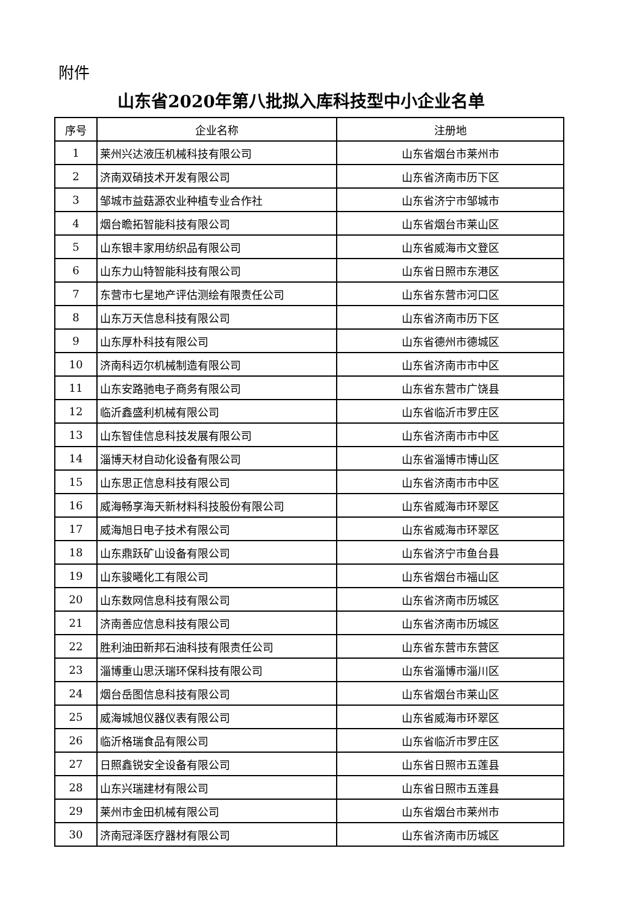附件
山东省2020年第八批拟入库科技型中小企业名单
| 序号 | 企业名称 | 注册地 |
| --- | --- | --- |
| 1 | 莱州兴达液压机械科技有限公司 | 山东省烟台市莱州市 |
| 2 | 济南双硝技术开发有限公司 | 山东省济南市历下区 |
| 3 | 邹城市益菇源农业种植专业合作社 | 山东省济宁市邹城市 |
| 4 | 烟台瞻拓智能科技有限公司 | 山东省烟台市莱山区 |
| 5 | 山东银丰家用纺织品有限公司 | 山东省威海市文登区 |
| 6 | 山东力山特智能科技有限公司 | 山东省日照市东港区 |
| 7 | 东营市七星地产评估测绘有限责任公司 | 山东省东营市河口区 |
| 8 | 山东万天信息科技有限公司 | 山东省济南市历下区 |
| 9 | 山东厚朴科技有限公司 | 山东省德州市德城区 |
| 10 | 济南科迈尔机械制造有限公司 | 山东省济南市市中区 |
| 11 | 山东安路驰电子商务有限公司 | 山东省东营市广饶县 |
| 12 | 临沂鑫盛利机械有限公司 | 山东省临沂市罗庄区 |
| 13 | 山东智佳信息科技发展有限公司 | 山东省济南市市中区 |
| 14 | 淄博天材自动化设备有限公司 | 山东省淄博市博山区 |
| 15 | 山东思正信息科技有限公司 | 山东省济南市市中区 |
| 16 | 威海畅享海天新材料科技股份有限公司 | 山东省威海市环翠区 |
| 17 | 威海旭日电子技术有限公司 | 山东省威海市环翠区 |
| 18 | 山东鼎跃矿山设备有限公司 | 山东省济宁市鱼台县 |
| 19 | 山东骏曦化工有限公司 | 山东省烟台市福山区 |
| 20 | 山东数网信息科技有限公司 | 山东省济南市历城区 |
| 21 | 济南善应信息科技有限公司 | 山东省济南市历城区 |
| 22 | 胜利油田新邦石油科技有限责任公司 | 山东省东营市东营区 |
| 23 | 淄博重山思沃瑞环保科技有限公司 | 山东省淄博市淄川区 |
| 24 | 烟台岳图信息科技有限公司 | 山东省烟台市莱山区 |
| 25 | 威海城旭仪器仪表有限公司 | 山东省威海市环翠区 |
| 26 | 临沂格瑞食品有限公司 | 山东省临沂市罗庄区 |
| 27 | 日照鑫锐安全设备有限公司 | 山东省日照市五莲县 |
| 28 | 山东兴瑞建材有限公司 | 山东省日照市五莲县 |
| 29 | 莱州市金田机械有限公司 | 山东省烟台市莱州市 |
| 30 | 济南冠泽医疗器材有限公司 | 山东省济南市历城区 |